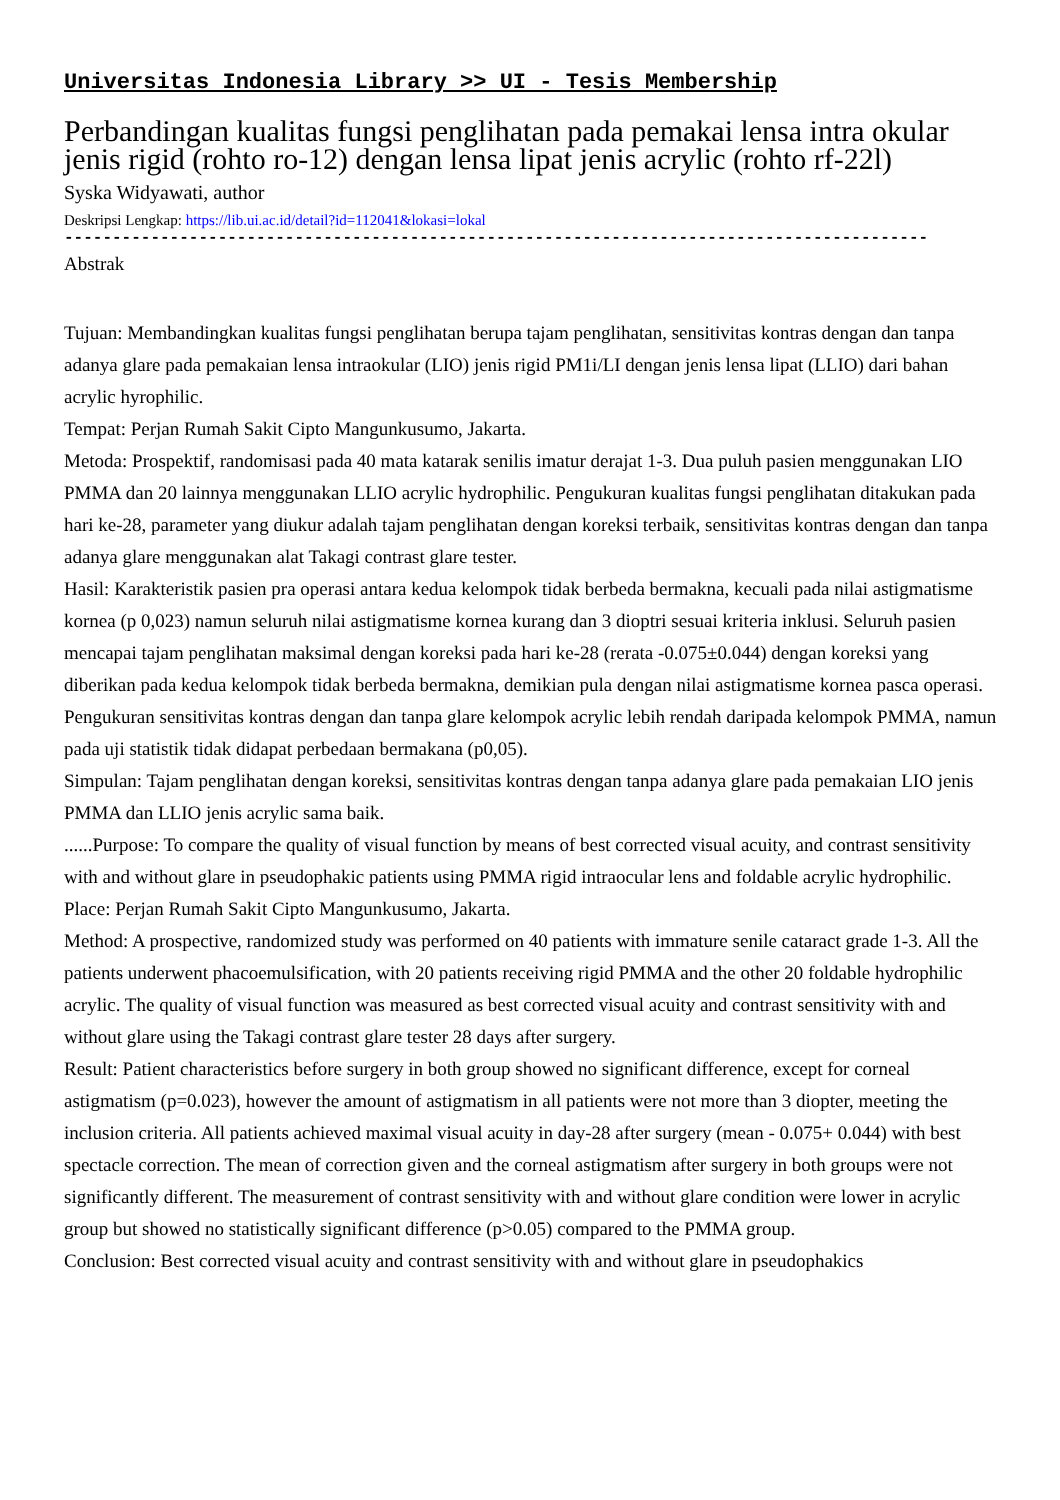Universitas Indonesia Library >> UI - Tesis Membership
Perbandingan kualitas fungsi penglihatan pada pemakai lensa intra okular jenis rigid (rohto ro-12) dengan lensa lipat jenis acrylic (rohto rf-22l)
Syska Widyawati, author
Deskripsi Lengkap: https://lib.ui.ac.id/detail?id=112041&lokasi=lokal
------------------------------------------------------------------------------------------
Abstrak
Tujuan: Membandingkan kualitas fungsi penglihatan berupa tajam penglihatan, sensitivitas kontras dengan dan tanpa adanya glare pada pemakaian lensa intraokular (LIO) jenis rigid PM1i/LI dengan jenis lensa lipat (LLIO) dari bahan acrylic hyrophilic.
Tempat: Perjan Rumah Sakit Cipto Mangunkusumo, Jakarta.
Metoda: Prospektif, randomisasi pada 40 mata katarak senilis imatur derajat 1-3. Dua puluh pasien menggunakan LIO PMMA dan 20 lainnya menggunakan LLIO acrylic hydrophilic. Pengukuran kualitas fungsi penglihatan ditakukan pada hari ke-28, parameter yang diukur adalah tajam penglihatan dengan koreksi terbaik, sensitivitas kontras dengan dan tanpa adanya glare menggunakan alat Takagi contrast glare tester.
Hasil: Karakteristik pasien pra operasi antara kedua kelompok tidak berbeda bermakna, kecuali pada nilai astigmatisme kornea (p 0,023) namun seluruh nilai astigmatisme kornea kurang dan 3 dioptri sesuai kriteria inklusi. Seluruh pasien mencapai tajam penglihatan maksimal dengan koreksi pada hari ke-28 (rerata -0.075±0.044) dengan koreksi yang diberikan pada kedua kelompok tidak berbeda bermakna, demikian pula dengan nilai astigmatisme kornea pasca operasi. Pengukuran sensitivitas kontras dengan dan tanpa glare kelompok acrylic lebih rendah daripada kelompok PMMA, namun pada uji statistik tidak didapat perbedaan bermakana (p0,05).
Simpulan: Tajam penglihatan dengan koreksi, sensitivitas kontras dengan tanpa adanya glare pada pemakaian LIO jenis PMMA dan LLIO jenis acrylic sama baik.
......Purpose: To compare the quality of visual function by means of best corrected visual acuity, and contrast sensitivity with and without glare in pseudophakic patients using PMMA rigid intraocular lens and foldable acrylic hydrophilic.
Place: Perjan Rumah Sakit Cipto Mangunkusumo, Jakarta.
Method: A prospective, randomized study was performed on 40 patients with immature senile cataract grade 1-3. All the patients underwent phacoemulsification, with 20 patients receiving rigid PMMA and the other 20 foldable hydrophilic acrylic. The quality of visual function was measured as best corrected visual acuity and contrast sensitivity with and without glare using the Takagi contrast glare tester 28 days after surgery.
Result: Patient characteristics before surgery in both group showed no significant difference, except for corneal astigmatism (p=0.023), however the amount of astigmatism in all patients were not more than 3 diopter, meeting the inclusion criteria. All patients achieved maximal visual acuity in day-28 after surgery (mean - 0.075+ 0.044) with best spectacle correction. The mean of correction given and the corneal astigmatism after surgery in both groups were not significantly different. The measurement of contrast sensitivity with and without glare condition were lower in acrylic group but showed no statistically significant difference (p>0.05) compared to the PMMA group.
Conclusion: Best corrected visual acuity and contrast sensitivity with and without glare in pseudophakics